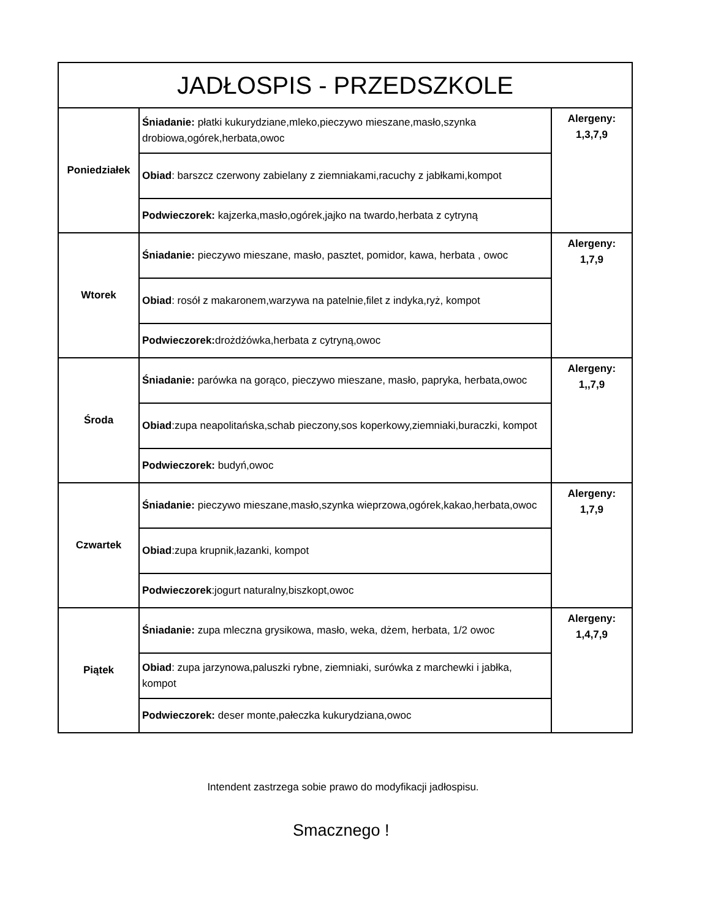| JADŁOSPIS - PRZEDSZKOLE | | |
| Poniedziałek | Śniadanie: płatki kukurydziane,mleko,pieczywo mieszane,masło,szynka drobiowa,ogórek,herbata,owoc | Alergeny: 1,3,7,9 |
| | Obiad : barszcz czerwony zabielany z ziemniakami,racuchy z jabłkami,kompot | |
| | Podwieczorek: kajzerka,masło,ogórek,jajko na twardo,herbata z cytryną | |
| Wtorek | Śniadanie: pieczywo mieszane, masło, pasztet, pomidor, kawa, herbata , owoc | Alergeny: 1,7,9 |
| | Obiad : rosół z makaronem,warzywa na patelnie,filet z indyka,ryż, kompot | |
| | Podwieczorek: drożdżówka,herbata z cytryną,owoc | |
| Środa | Śniadanie: parówka na gorąco, pieczywo mieszane, masło, papryka, herbata,owoc | Alergeny: 1,,7,9 |
| | Obiad :zupa neapolitańska,schab pieczony,sos koperkowy,ziemniaki,buraczki, kompot | |
| | Podwieczorek: budyń,owoc | |
| Czwartek | Śniadanie: pieczywo mieszane,masło,szynka wieprzowa,ogórek,kakao,herbata,owoc | Alergeny: 1,7,9 |
| | Obiad :zupa krupnik,łazanki, kompot | |
| | Podwieczorek :jogurt naturalny,biszkopt,owoc | |
| Piątek | Śniadanie: zupa mleczna grysikowa, masło, weka, dżem, herbata, 1/2 owoc | Alergeny: 1,4,7,9 |
| | Obiad : zupa jarzynowa,paluszki rybne, ziemniaki, surówka z marchewki i jabłka, kompot | |
| | Podwieczorek: deser monte,pałeczka kukurydziana,owoc | |
Intendent zastrzega sobie prawo do modyfikacji jadłospisu.
Smacznego !